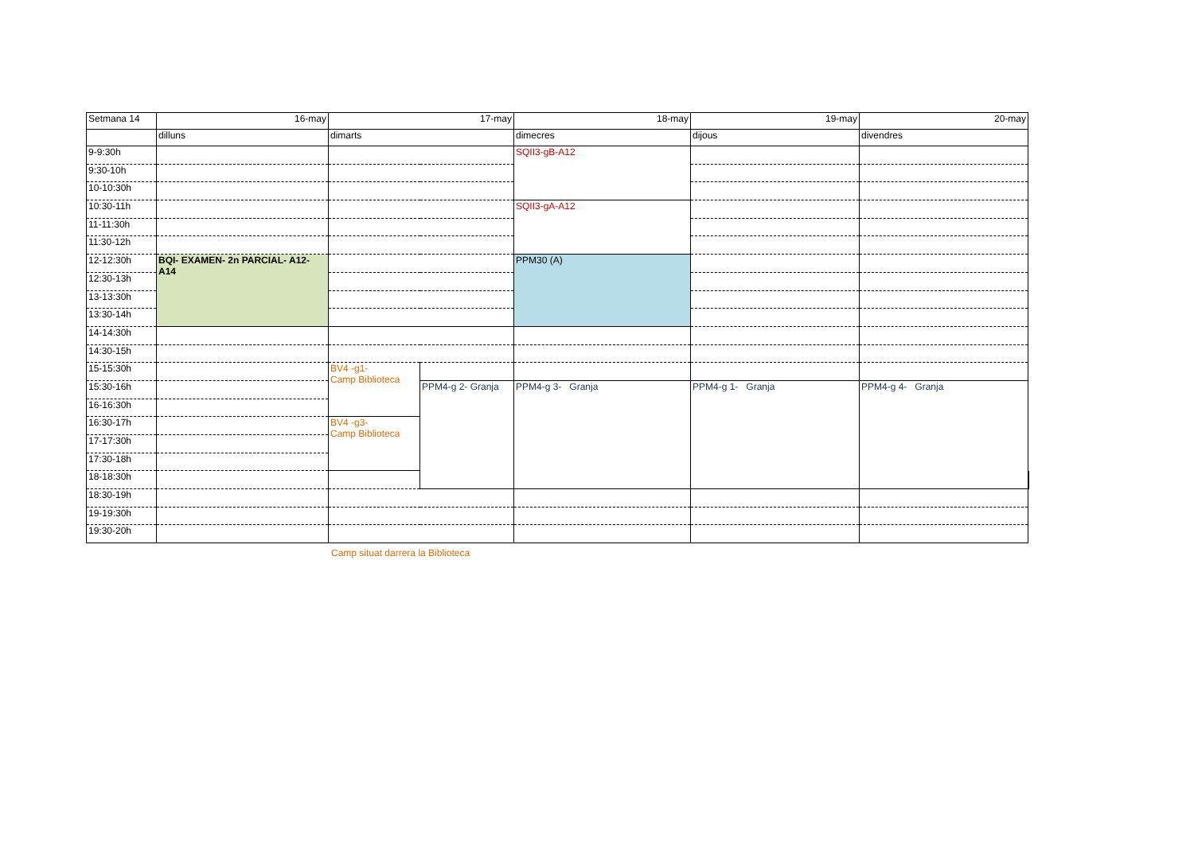| Setmana 14 | 16-may | 17-may | | 18-may | 19-may | 20-may | | | |
| | dilluns | dimarts | | dimecres | dijous | divendres | | | |
| 9-9:30h | | | | SQII3-gB-A12 | | | | | |
| 9:30-10h | | | | | | | | | |
| 10-10:30h | | | | | | | | | |
| 10:30-11h | | | | SQII3-gA-A12 | | | | | |
| 11-11:30h | | | | | | | | | |
| 11:30-12h | | | | | | | | | |
| 12-12:30h | BQI- EXAMEN- 2n PARCIAL- A12-A14 | | | PPM30 (A) | | | | | |
| 12:30-13h | | | | | | | | | |
| 13-13:30h | | | | | | | | | |
| 13:30-14h | | | | | | | | | |
| 14-14:30h | | | | | | | | | |
| 14:30-15h | | | | | | | | | |
| 15-15:30h | | BV4 -g1- Camp Biblioteca | | | | | | | |
| 15:30-16h | | | PPM4-g 2- Granja | PPM4-g 3- Granja | PPM4-g 1- Granja | PPM4-g 4- Granja | | | |
| 16-16:30h | | | | | | | | | |
| 16:30-17h | | BV4 -g3- Camp Biblioteca | | | | | | | |
| 17-17:30h | | | | | | | | | |
| 17:30-18h | | | | | | | | | |
| 18-18:30h | | | | | | | | | |
| 18:30-19h | | | | | | | | | |
| 19-19:30h | | | | | | | | | |
| 19:30-20h | | | | | | | | | |
Camp situat darrera la Biblioteca